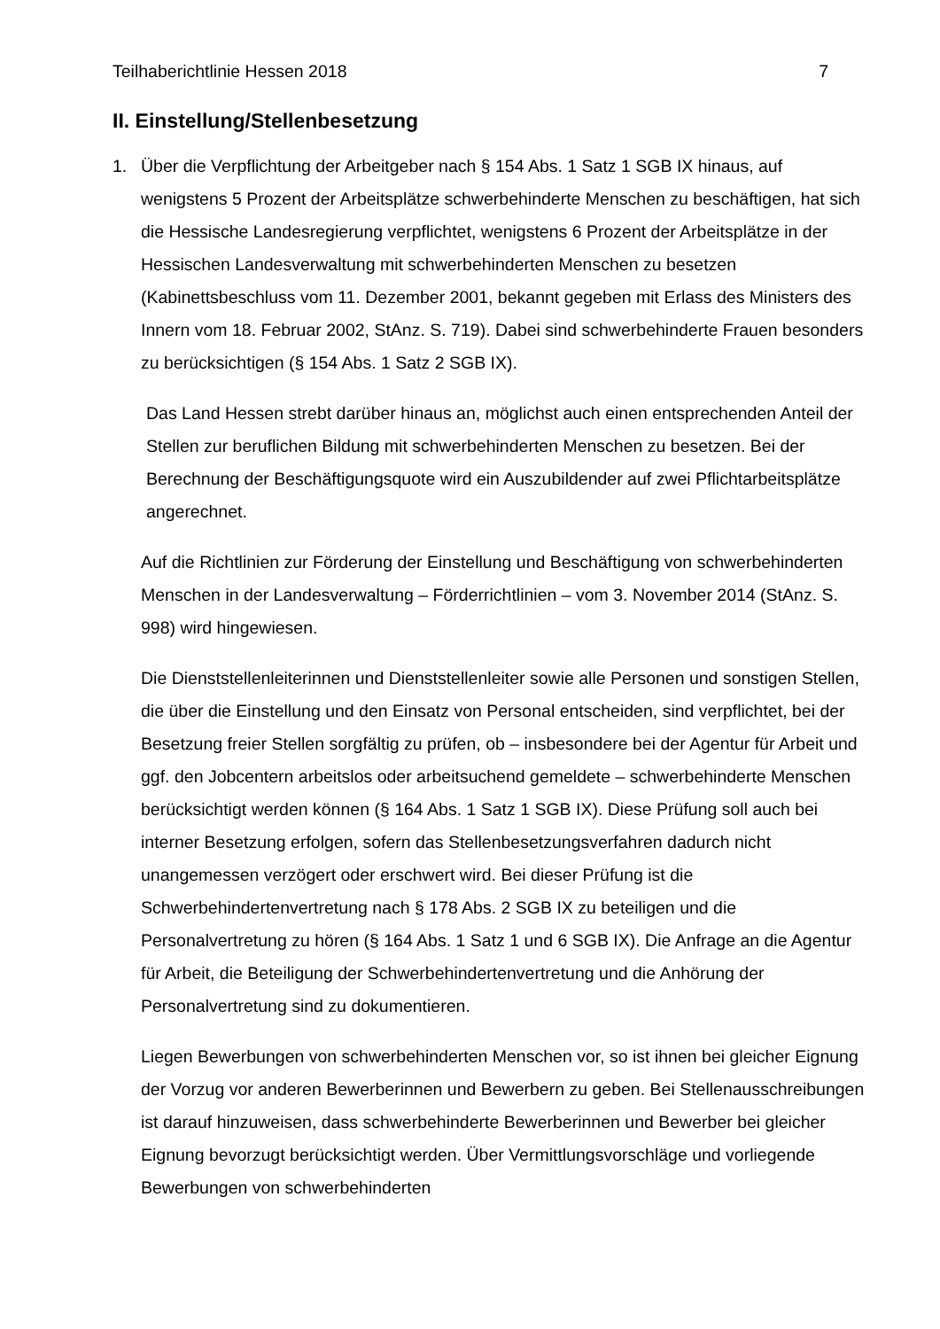Teilhaberichtlinie Hessen 2018 7
II. Einstellung/Stellenbesetzung
1. Über die Verpflichtung der Arbeitgeber nach § 154 Abs. 1 Satz 1 SGB IX hinaus, auf wenigstens 5 Prozent der Arbeitsplätze schwerbehinderte Menschen zu beschäftigen, hat sich die Hessische Landesregierung verpflichtet, wenigstens 6 Prozent der Arbeitsplätze in der Hessischen Landesverwaltung mit schwerbehinderten Menschen zu besetzen (Kabinettsbeschluss vom 11. Dezember 2001, bekannt gegeben mit Erlass des Ministers des Innern vom 18. Februar 2002, StAnz. S. 719). Dabei sind schwerbehinderte Frauen besonders zu berücksichtigen (§ 154 Abs. 1 Satz 2 SGB IX).
Das Land Hessen strebt darüber hinaus an, möglichst auch einen entsprechenden Anteil der Stellen zur beruflichen Bildung mit schwerbehinderten Menschen zu besetzen. Bei der Berechnung der Beschäftigungsquote wird ein Auszubildender auf zwei Pflichtarbeitsplätze angerechnet.
Auf die Richtlinien zur Förderung der Einstellung und Beschäftigung von schwerbehinderten Menschen in der Landesverwaltung – Förderrichtlinien – vom 3. November 2014 (StAnz. S. 998) wird hingewiesen.
Die Dienststellenleiterinnen und Dienststellenleiter sowie alle Personen und sonstigen Stellen, die über die Einstellung und den Einsatz von Personal entscheiden, sind verpflichtet, bei der Besetzung freier Stellen sorgfältig zu prüfen, ob – insbesondere bei der Agentur für Arbeit und ggf. den Jobcentern arbeitslos oder arbeitsuchend gemeldete – schwerbehinderte Menschen berücksichtigt werden können (§ 164 Abs. 1 Satz 1 SGB IX). Diese Prüfung soll auch bei interner Besetzung erfolgen, sofern das Stellenbesetzungsverfahren dadurch nicht unangemessen verzögert oder erschwert wird. Bei dieser Prüfung ist die Schwerbehindertenvertretung nach § 178 Abs. 2 SGB IX zu beteiligen und die Personalvertretung zu hören (§ 164 Abs. 1 Satz 1 und 6 SGB IX). Die Anfrage an die Agentur für Arbeit, die Beteiligung der Schwerbehindertenvertretung und die Anhörung der Personalvertretung sind zu dokumentieren.
Liegen Bewerbungen von schwerbehinderten Menschen vor, so ist ihnen bei gleicher Eignung der Vorzug vor anderen Bewerberinnen und Bewerbern zu geben. Bei Stellenausschreibungen ist darauf hinzuweisen, dass schwerbehinderte Bewerberinnen und Bewerber bei gleicher Eignung bevorzugt berücksichtigt werden. Über Vermittlungsvorschläge und vorliegende Bewerbungen von schwerbehinderten